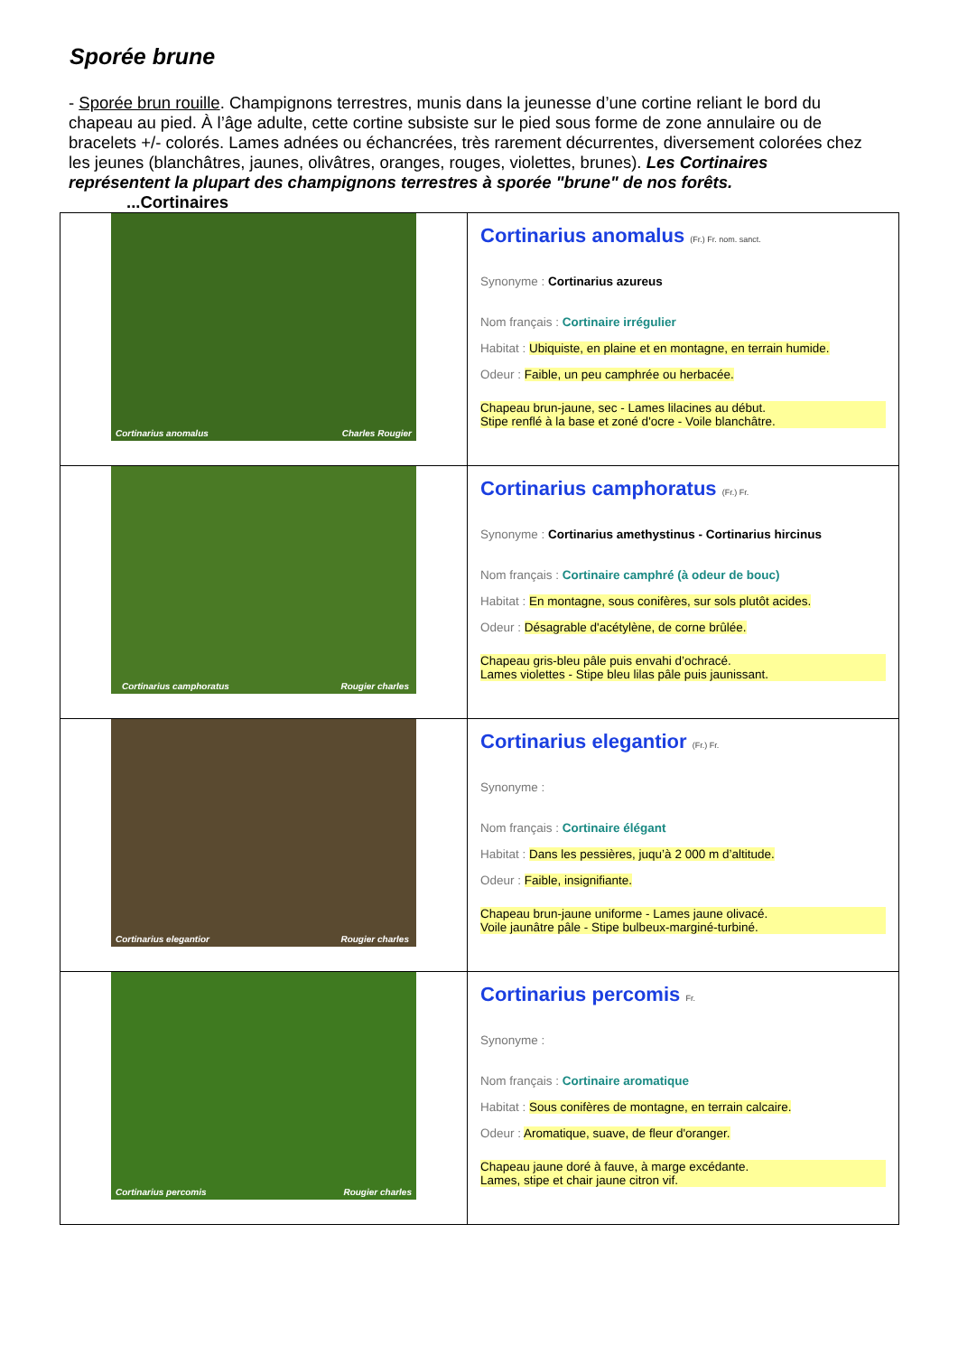Sporée brune
- Sporée brun rouille. Champignons terrestres, munis dans la jeunesse d’une cortine reliant le bord du chapeau au pied. À l’âge adulte, cette cortine subsiste sur le pied sous forme de zone annulaire ou de bracelets +/- colorés. Lames adnées ou échancrées, très rarement décurrentes, diversement colorées chez les jeunes (blanchâtres, jaunes, olivâtres, oranges, rouges, violettes, brunes). Les Cortinaires représentent la plupart des champignons terrestres à sporée "brune" de nos forêts.
...Cortinaires
| Cortinarius anomalus Charles Rougier | Cortinarius anomalus (Fr.) Fr. nom. sanct. Synonyme : Cortinarius azureus Nom français : Cortinaire irrégulier Habitat : Ubiquiste, en plaine et en montagne, en terrain humide. Odeur : Faible, un peu camphrée ou herbacée. Chapeau brun-jaune, sec - Lames lilacines au début. Stipe renflé à la base et zoné d'ocre - Voile blanchâtre. |
| Cortinarius camphoratus Rougier charles | Cortinarius camphoratus (Fr.) Fr. Synonyme : Cortinarius amethystinus - Cortinarius hircinus Nom français : Cortinaire camphré (à odeur de bouc) Habitat : En montagne, sous conifères, sur sols plutôt acides. Odeur : Désagrable d'acétylène, de corne brûlée. Chapeau gris-bleu pâle puis envahi d’ochracé. Lames violettes - Stipe bleu lilas pâle puis jaunissant. |
| Cortinarius elegantior Rougier charles | Cortinarius elegantior (Fr.) Fr. Synonyme : Nom français : Cortinaire élégant Habitat : Dans les pessières, juqu’à 2 000 m d’altitude. Odeur : Faible, insignifiante. Chapeau brun-jaune uniforme - Lames jaune olivacé. Voile jaunâtre pâle - Stipe bulbeux-marginé-turbiné. |
| Cortinarius percomis Rougier charles | Cortinarius percomis Fr. Synonyme : Nom français : Cortinaire aromatique Habitat : Sous conifères de montagne, en terrain calcaire. Odeur : Aromatique, suave, de fleur d'oranger. Chapeau jaune doré à fauve, à marge excédante. Lames, stipe et chair jaune citron vif. |